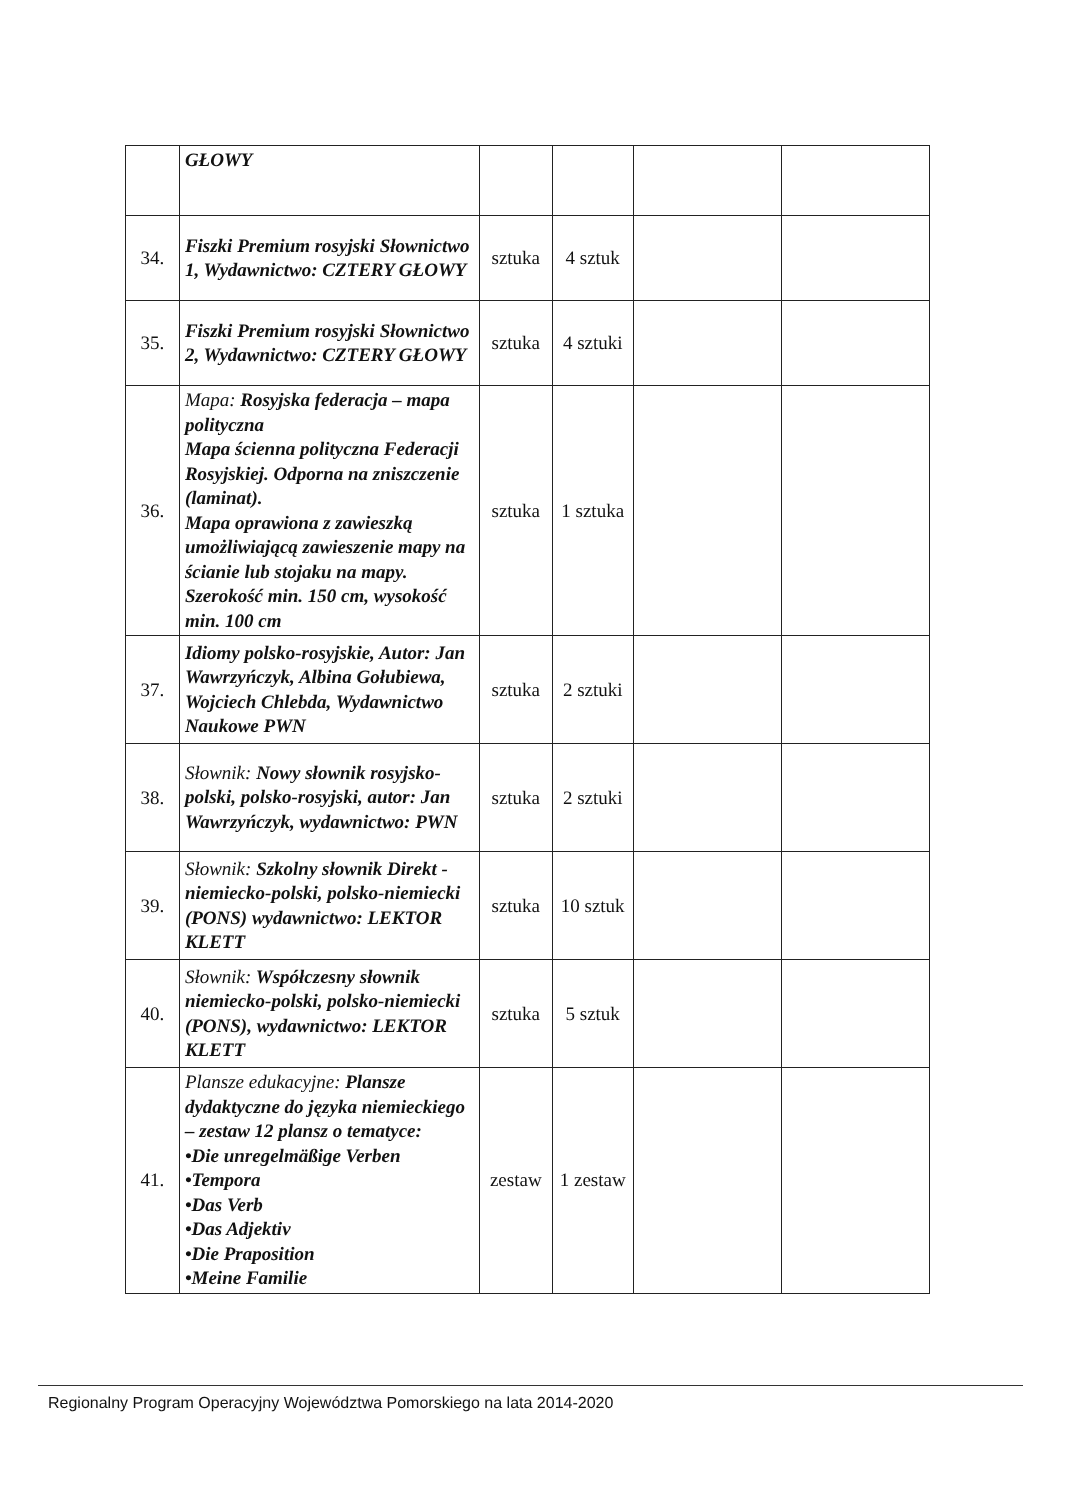| | GŁOWY | | | | |
| 34. | Fiszki Premium rosyjski Słownictwo 1, Wydawnictwo: CZTERY GŁOWY | sztuka | 4 sztuk | | |
| 35. | Fiszki Premium rosyjski Słownictwo 2, Wydawnictwo: CZTERY GŁOWY | sztuka | 4 sztuki | | |
| 36. | Mapa: Rosyjska federacja – mapa polityczna Mapa ścienna polityczna Federacji Rosyjskiej. Odporna na zniszczenie (laminat). Mapa oprawiona z zawieszką umożliwiającą zawieszenie mapy na ścianie lub stojaku na mapy. Szerokość min. 150 cm, wysokość min. 100 cm | sztuka | 1 sztuka | | |
| 37. | Idiomy polsko-rosyjskie, Autor: Jan Wawrzyńczyk, Albina Gołubiewa, Wojciech Chlebda, Wydawnictwo Naukowe PWN | sztuka | 2 sztuki | | |
| 38. | Słownik: Nowy słownik rosyjsko-polski, polsko-rosyjski, autor: Jan Wawrzyńczyk, wydawnictwo: PWN | sztuka | 2 sztuki | | |
| 39. | Słownik: Szkolny słownik Direkt - niemiecko-polski, polsko-niemiecki (PONS) wydawnictwo: LEKTOR KLETT | sztuka | 10 sztuk | | |
| 40. | Słownik: Współczesny słownik niemiecko-polski, polsko-niemiecki (PONS), wydawnictwo: LEKTOR KLETT | sztuka | 5 sztuk | | |
| 41. | Plansze edukacyjne: Plansze dydaktyczne do języka niemieckiego – zestaw 12 plansz o tematyce: •Die unregelmäßige Verben •Tempora •Das Verb •Das Adjektiv •Die Praposition •Meine Familie | zestaw | 1 zestaw | | |
Regionalny Program Operacyjny Województwa Pomorskiego na lata 2014-2020